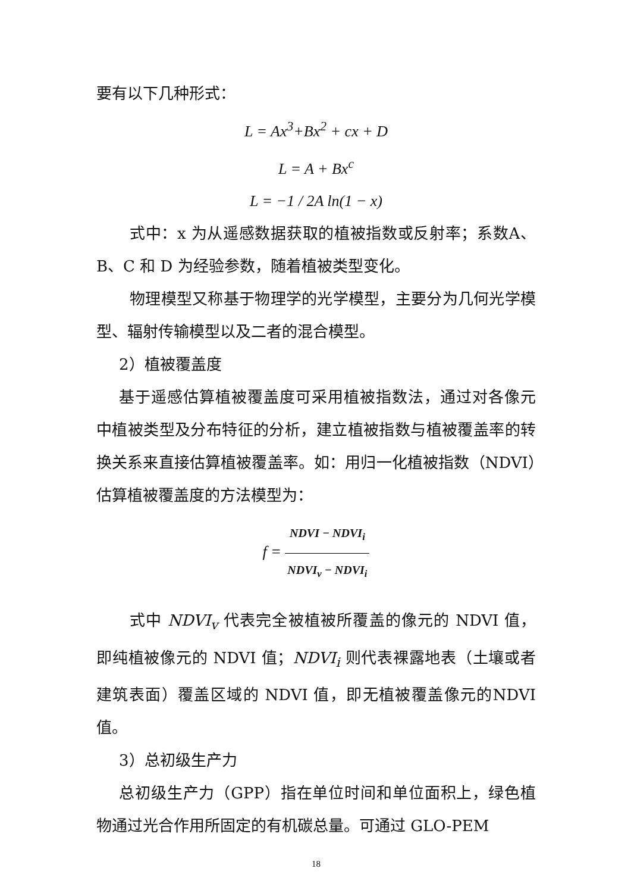要有以下几种形式：
L = Ax<sup>3</sup>+Bx<sup>2</sup> + cx + D
L = A + Bx<sup>c</sup>
L = −1 / 2A ln(1 − x)
式中：x 为从遥感数据获取的植被指数或反射率；系数A、B、C 和 D 为经验参数，随着植被类型变化。
物理模型又称基于物理学的光学模型，主要分为几何光学模型、辐射传输模型以及二者的混合模型。
2）植被覆盖度
基于遥感估算植被覆盖度可采用植被指数法，通过对各像元中植被类型及分布特征的分析，建立植被指数与植被覆盖率的转换关系来直接估算植被覆盖率。如：用归一化植被指数（NDVI）估算植被覆盖度的方法模型为：
f = NDVI − NDVI<sub>i</sub> NDVI<sub>v</sub> − NDVI<sub>i</sub>
式中 NDVI<sub>v</sub> 代表完全被植被所覆盖的像元的 NDVI 值，即纯植被像元的 NDVI 值；NDVI<sub>i</sub> 则代表裸露地表（土壤或者建筑表面）覆盖区域的 NDVI 值，即无植被覆盖像元的NDVI 值。
3）总初级生产力
总初级生产力（GPP）指在单位时间和单位面积上，绿色植物通过光合作用所固定的有机碳总量。可通过 GLO-PEM
18